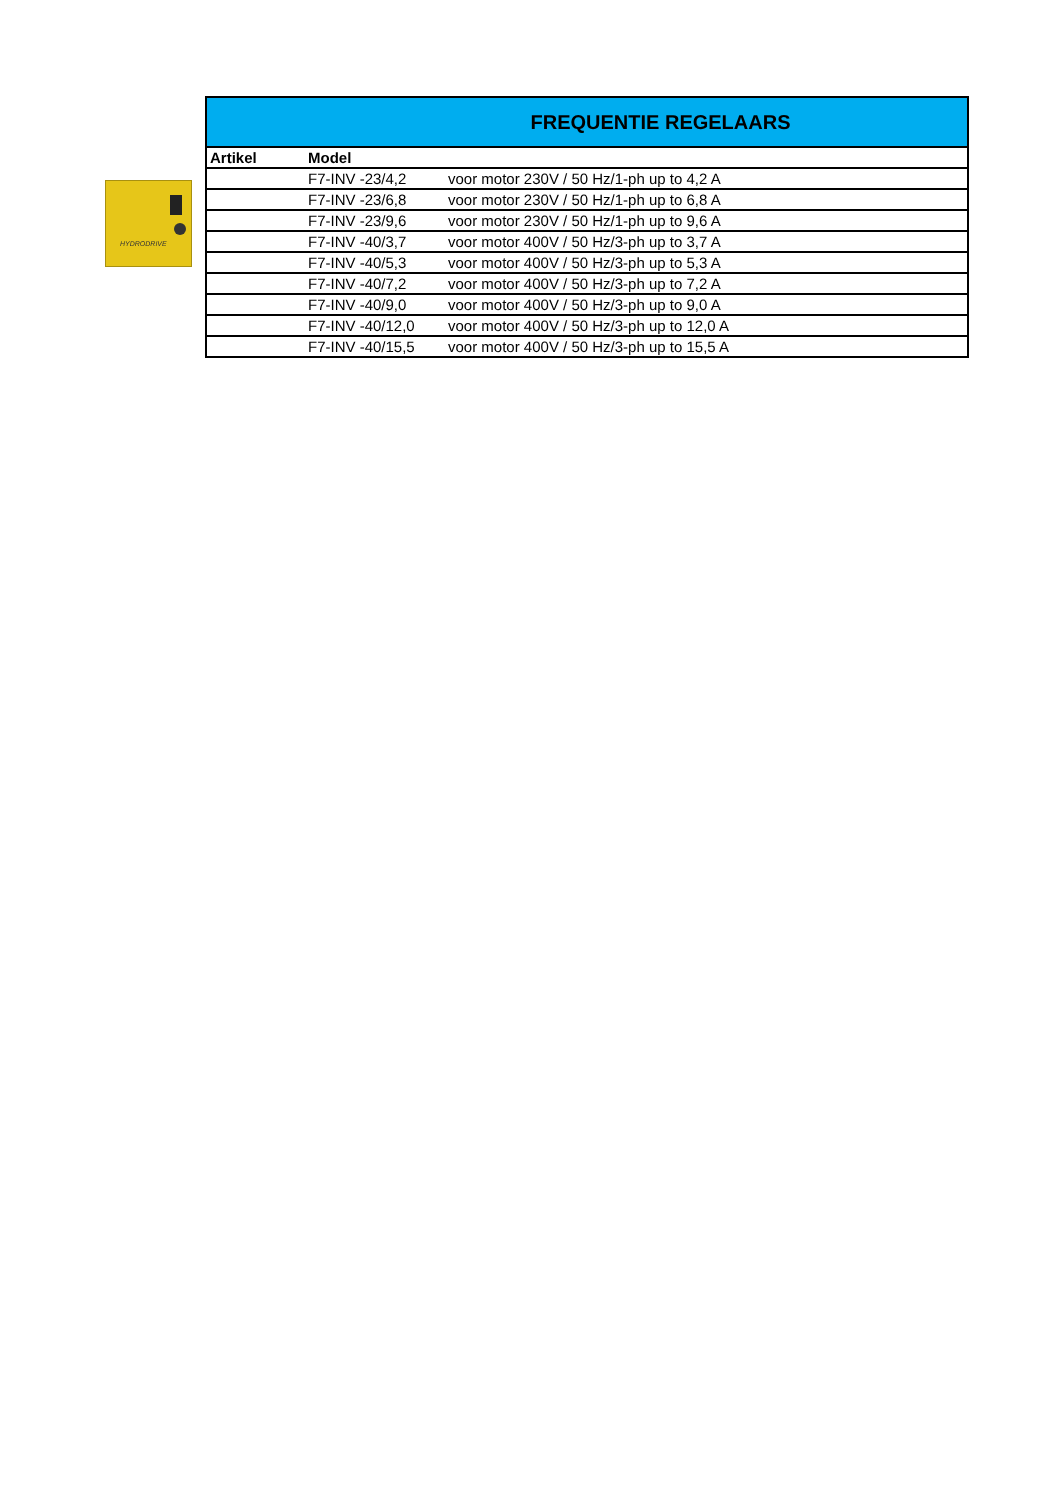HYDRODRIVE
| FREQUENTIE REGELAARS | | |
| --- | --- | --- |
| Artikel | Model | |
| | F7-INV -23/4,2 | voor motor 230V / 50 Hz/1-ph up to 4,2 A |
| | F7-INV -23/6,8 | voor motor 230V / 50 Hz/1-ph up to 6,8 A |
| | F7-INV -23/9,6 | voor motor 230V / 50 Hz/1-ph up to 9,6 A |
| | F7-INV -40/3,7 | voor motor 400V / 50 Hz/3-ph up to 3,7 A |
| | F7-INV -40/5,3 | voor motor 400V / 50 Hz/3-ph up to 5,3 A |
| | F7-INV -40/7,2 | voor motor 400V / 50 Hz/3-ph up to 7,2 A |
| | F7-INV -40/9,0 | voor motor 400V / 50 Hz/3-ph up to 9,0 A |
| | F7-INV -40/12,0 | voor motor 400V / 50 Hz/3-ph up to 12,0 A |
| | F7-INV -40/15,5 | voor motor 400V / 50 Hz/3-ph up to 15,5 A |